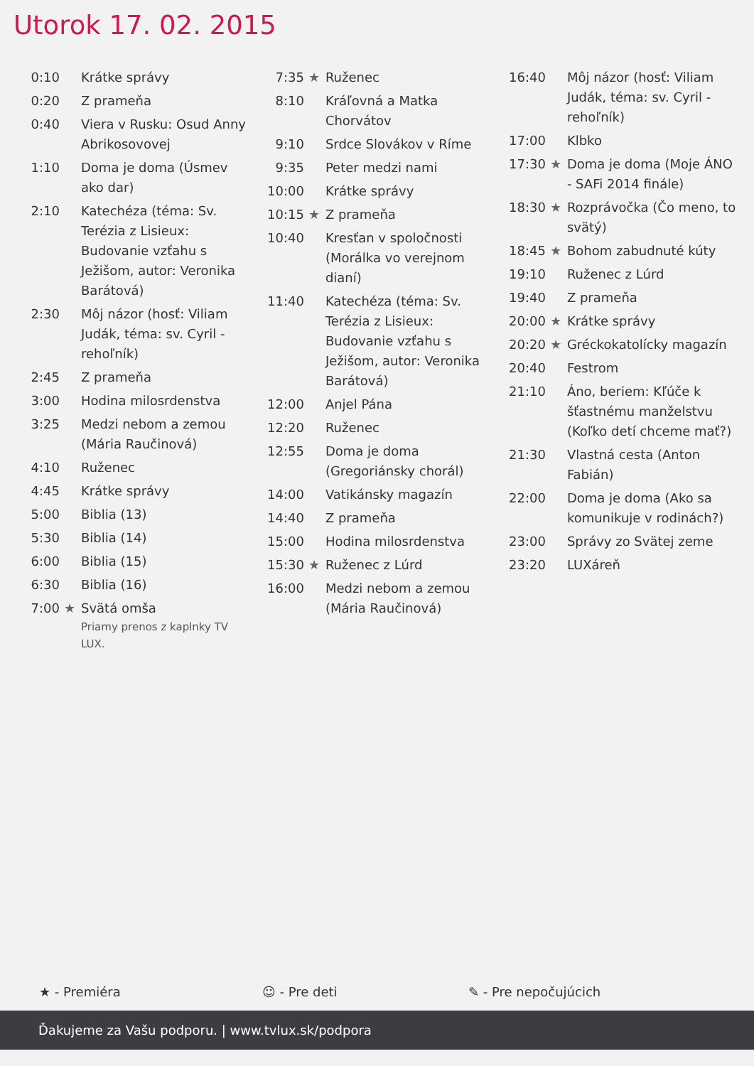Utorok 17. 02. 2015
| 0:10 | | Krátke správy |
| 0:20 | | Z prameňa |
| 0:40 | | Viera v Rusku: Osud Anny Abrikosovovej |
| 1:10 | | Doma je doma (Úsmev ako dar) |
| 2:10 | | Katechéza (téma: Sv. Terézia z Lisieux: Budovanie vzťahu s Ježišom, autor: Veronika Barátová) |
| 2:30 | | Môj názor (hosť: Viliam Judák, téma: sv. Cyril - rehoľník) |
| 2:45 | | Z prameňa |
| 3:00 | | Hodina milosrdenstva |
| 3:25 | | Medzi nebom a zemou (Mária Raučinová) |
| 4:10 | | Ruženec |
| 4:45 | | Krátke správy |
| 5:00 | | Biblia (13) |
| 5:30 | | Biblia (14) |
| 6:00 | | Biblia (15) |
| 6:30 | | Biblia (16) |
| 7:00 | ★ | Svätá omša Priamy prenos z kaplnky TV LUX. |
| 7:35 | ★ | Ruženec |
| 8:10 | | Kráľovná a Matka Chorvátov |
| 9:10 | | Srdce Slovákov v Ríme |
| 9:35 | | Peter medzi nami |
| 10:00 | | Krátke správy |
| 10:15 | ★ | Z prameňa |
| 10:40 | | Kresťan v spoločnosti (Morálka vo verejnom dianí) |
| 11:40 | | Katechéza (téma: Sv. Terézia z Lisieux: Budovanie vzťahu s Ježišom, autor: Veronika Barátová) |
| 12:00 | | Anjel Pána |
| 12:20 | | Ruženec |
| 12:55 | | Doma je doma (Gregoriánsky chorál) |
| 14:00 | | Vatikánsky magazín |
| 14:40 | | Z prameňa |
| 15:00 | | Hodina milosrdenstva |
| 15:30 | ★ | Ruženec z Lúrd |
| 16:00 | | Medzi nebom a zemou (Mária Raučinová) |
| 16:40 | | Môj názor (hosť: Viliam Judák, téma: sv. Cyril - rehoľník) |
| 17:00 | | Klbko |
| 17:30 | ★ | Doma je doma (Moje ÁNO - SAFi 2014 finále) |
| 18:30 | ★ | Rozprávočka (Čo meno, to svätý) |
| 18:45 | ★ | Bohom zabudnuté kúty |
| 19:10 | | Ruženec z Lúrd |
| 19:40 | | Z prameňa |
| 20:00 | ★ | Krátke správy |
| 20:20 | ★ | Gréckokatolícky magazín |
| 20:40 | | Festrom |
| 21:10 | | Áno, beriem: Kľúče k šťastnému manželstvu (Koľko detí chceme mať?) |
| 21:30 | | Vlastná cesta (Anton Fabián) |
| 22:00 | | Doma je doma (Ako sa komunikuje v rodinách?) |
| 23:00 | | Správy zo Svätej zeme |
| 23:20 | | LUXáreň |
★ - Premiéra ☺ - Pre deti ✎ - Pre nepočujúcich
Ďakujeme za Vašu podporu. | www.tvlux.sk/podpora